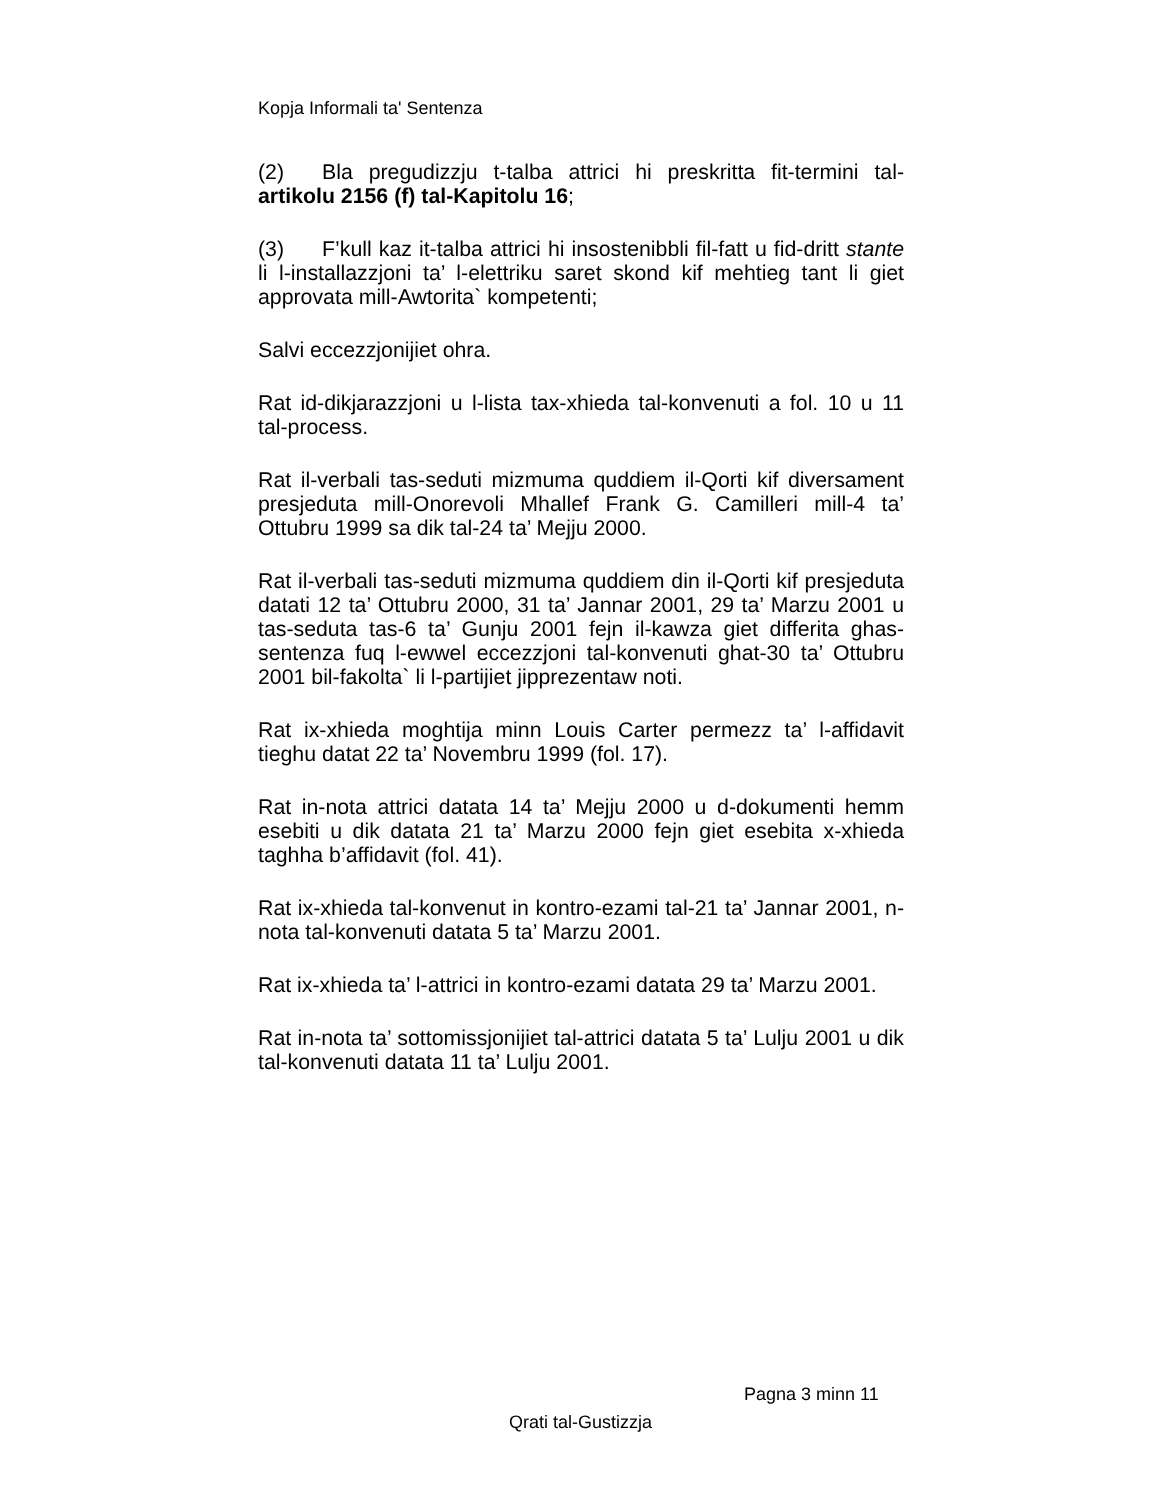Kopja Informali ta' Sentenza
(2) Bla pregudizzju t-talba attrici hi preskritta fit-termini tal-artikolu 2156 (f) tal-Kapitolu 16;
(3) F’kull kaz it-talba attrici hi insostenibbli fil-fatt u fid-dritt stante li l-installazzjoni ta’ l-elettriku saret skond kif mehtieg tant li giet approvata mill-Awtorita` kompetenti;
Salvi eccezzjonijiet ohra.
Rat id-dikjarazzjoni u l-lista tax-xhieda tal-konvenuti a fol. 10 u 11 tal-process.
Rat il-verbali tas-seduti mizmuma quddiem il-Qorti kif diversament presjeduta mill-Onorevoli Mhallef Frank G. Camilleri mill-4 ta’ Ottubru 1999 sa dik tal-24 ta’ Mejju 2000.
Rat il-verbali tas-seduti mizmuma quddiem din il-Qorti kif presjeduta datati 12 ta’ Ottubru 2000, 31 ta’ Jannar 2001, 29 ta’ Marzu 2001 u tas-seduta tas-6 ta’ Gunju 2001 fejn il-kawza giet differita ghas-sentenza fuq l-ewwel eccezzjoni tal-konvenuti ghat-30 ta’ Ottubru 2001 bil-fakolta` li l-partijiet jipprezentaw noti.
Rat ix-xhieda moghtija minn Louis Carter permezz ta’ l-affidavit tieghu datat 22 ta’ Novembru 1999 (fol. 17).
Rat in-nota attrici datata 14 ta’ Mejju 2000 u d-dokumenti hemm esebiti u dik datata 21 ta’ Marzu 2000 fejn giet esebita x-xhieda taghha b’affidavit (fol. 41).
Rat ix-xhieda tal-konvenut in kontro-ezami tal-21 ta’ Jannar 2001, n-nota tal-konvenuti datata 5 ta’ Marzu 2001.
Rat ix-xhieda ta’ l-attrici in kontro-ezami datata 29 ta’ Marzu 2001.
Rat in-nota ta’ sottomissjonijiet tal-attrici datata 5 ta’ Lulju 2001 u dik tal-konvenuti datata 11 ta’ Lulju 2001.
Pagna 3 minn 11
Qrati tal-Gustizzja